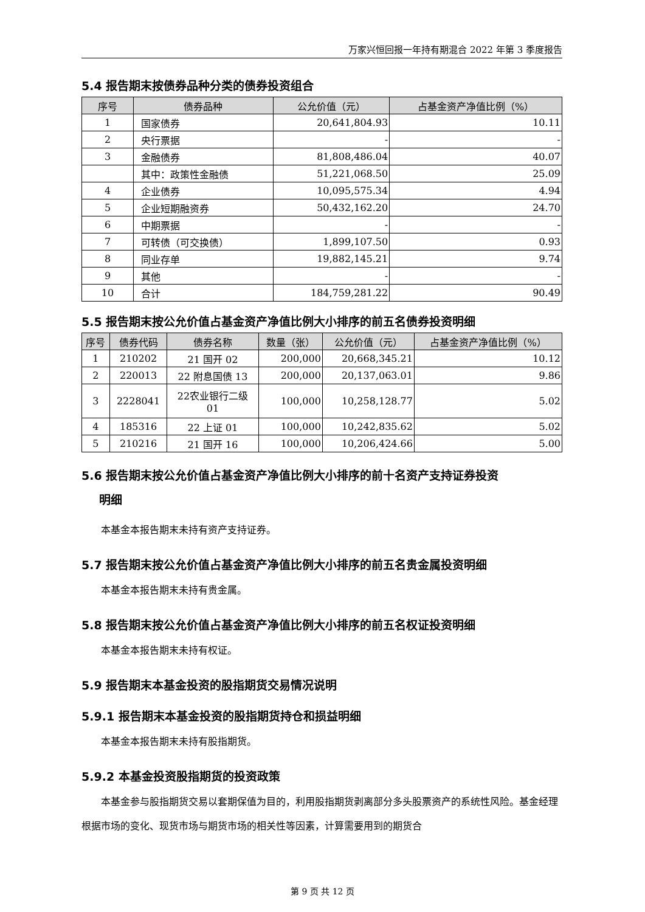万家兴恒回报一年持有期混合 2022 年第 3 季度报告
5.4 报告期末按债券品种分类的债券投资组合
| 序号 | 债券品种 | 公允价值（元） | 占基金资产净值比例（%） |
| --- | --- | --- | --- |
| 1 | 国家债券 | 20,641,804.93 | 10.11 |
| 2 | 央行票据 | - | - |
| 3 | 金融债券 | 81,808,486.04 | 40.07 |
| | 其中：政策性金融债 | 51,221,068.50 | 25.09 |
| 4 | 企业债券 | 10,095,575.34 | 4.94 |
| 5 | 企业短期融资券 | 50,432,162.20 | 24.70 |
| 6 | 中期票据 | - | - |
| 7 | 可转债（可交换债） | 1,899,107.50 | 0.93 |
| 8 | 同业存单 | 19,882,145.21 | 9.74 |
| 9 | 其他 | - | - |
| 10 | 合计 | 184,759,281.22 | 90.49 |
5.5 报告期末按公允价值占基金资产净值比例大小排序的前五名债券投资明细
| 序号 | 债券代码 | 债券名称 | 数量（张） | 公允价值（元） | 占基金资产净值比例（%） |
| --- | --- | --- | --- | --- | --- |
| 1 | 210202 | 21 国开 02 | 200,000 | 20,668,345.21 | 10.12 |
| 2 | 220013 | 22 附息国债 13 | 200,000 | 20,137,063.01 | 9.86 |
| 3 | 2228041 | 22农业银行二级 01 | 100,000 | 10,258,128.77 | 5.02 |
| 4 | 185316 | 22 上证 01 | 100,000 | 10,242,835.62 | 5.02 |
| 5 | 210216 | 21 国开 16 | 100,000 | 10,206,424.66 | 5.00 |
5.6 报告期末按公允价值占基金资产净值比例大小排序的前十名资产支持证券投资
  明细
本基金本报告期末未持有资产支持证券。
5.7 报告期末按公允价值占基金资产净值比例大小排序的前五名贵金属投资明细
本基金本报告期末未持有贵金属。
5.8 报告期末按公允价值占基金资产净值比例大小排序的前五名权证投资明细
本基金本报告期末未持有权证。
5.9 报告期末本基金投资的股指期货交易情况说明
5.9.1 报告期末本基金投资的股指期货持仓和损益明细
本基金本报告期末未持有股指期货。
5.9.2 本基金投资股指期货的投资政策
本基金参与股指期货交易以套期保值为目的，利用股指期货剥离部分多头股票资产的系统性风险。基金经理根据市场的变化、现货市场与期货市场的相关性等因素，计算需要用到的期货合
第 9 页 共 12 页